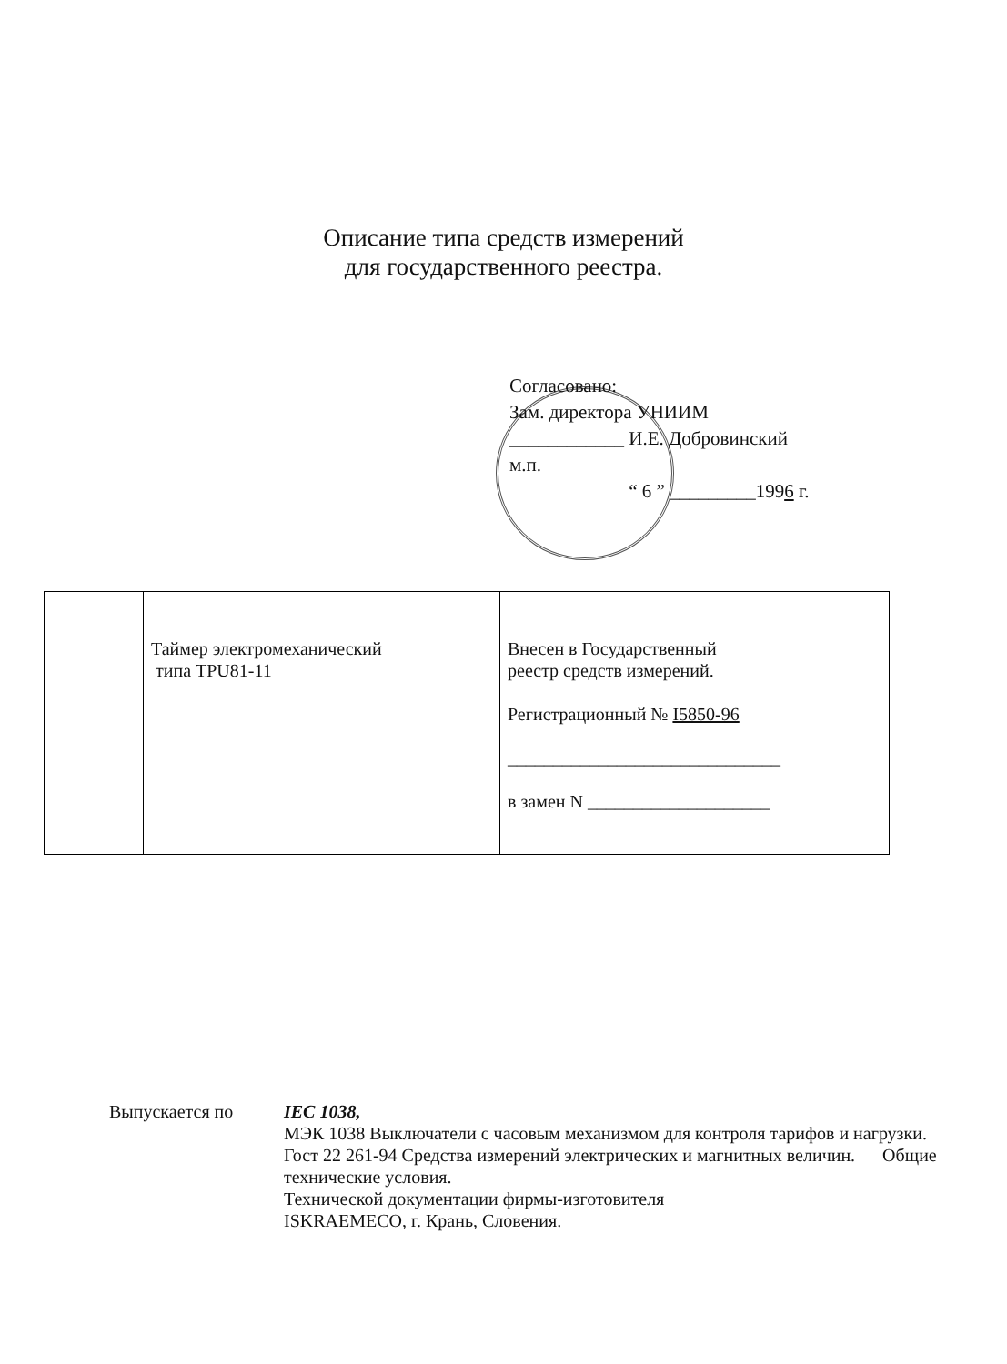Описание типа средств измерений
для государственного реестра.
Согласовано:
Зам. директора УНИИМ
____________ И.Е. Добровинский
м.п.
“ 6 ” _________1996 г.
| | Таймер электромеханический типа TPU81-11 | Внесен в Государственный реестр средств измерений. Регистрационный № I5850-96 ______________________________ в замен N ____________________ |
Выпускается по IEC 1038,
МЭК 1038 Выключатели с часовым механизмом для контроля тарифов и нагрузки.
Гост 22 261-94 Средства измерений электрических и магнитных величин. Общие технические условия.
Технической документации фирмы-изготовителя
ISKRAEMECO, г. Крань, Словения.